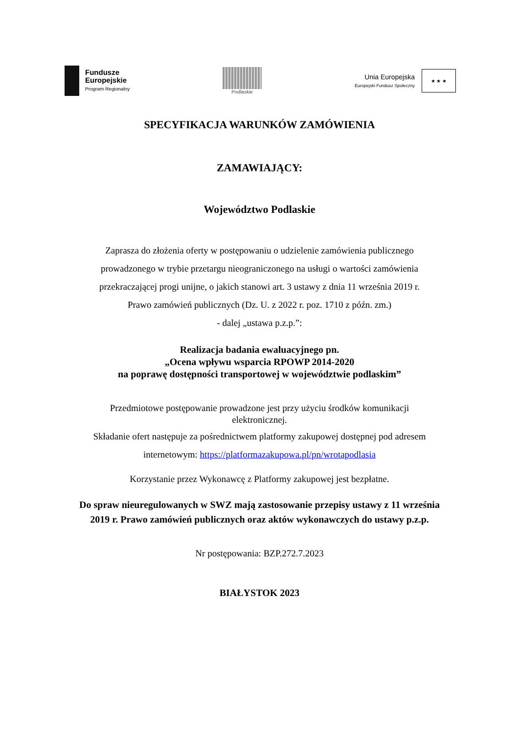Fundusze
Europejskie
Program Regionalny
Podlaskie
Unia Europejska
Europejski Fundusz Społeczny
★ ★ ★
SPECYFIKACJA WARUNKÓW ZAMÓWIENIA
ZAMAWIAJĄCY:
Województwo Podlaskie
Zaprasza do złożenia oferty w postępowaniu o udzielenie zamówienia publicznego
prowadzonego w trybie przetargu nieograniczonego na usługi o wartości zamówienia
przekraczającej progi unijne, o jakich stanowi art. 3 ustawy z dnia 11 września 2019 r.
Prawo zamówień publicznych (Dz. U. z 2022 r. poz. 1710 z późn. zm.)
- dalej „ustawa p.z.p.”:
Realizacja badania ewaluacyjnego pn.
„Ocena wpływu wsparcia RPOWP 2014-2020
na poprawę dostępności transportowej w województwie podlaskim”
Przedmiotowe postępowanie prowadzone jest przy użyciu środków komunikacji
elektronicznej.
Składanie ofert następuje za pośrednictwem platformy zakupowej dostępnej pod adresem
internetowym: https://platformazakupowa.pl/pn/wrotapodlasia
Korzystanie przez Wykonawcę z Platformy zakupowej jest bezpłatne.
Do spraw nieuregulowanych w SWZ mają zastosowanie przepisy ustawy z 11 września
2019 r. Prawo zamówień publicznych oraz aktów wykonawczych do ustawy p.z.p.
Nr postępowania: BZP.272.7.2023
BIAŁYSTOK 2023